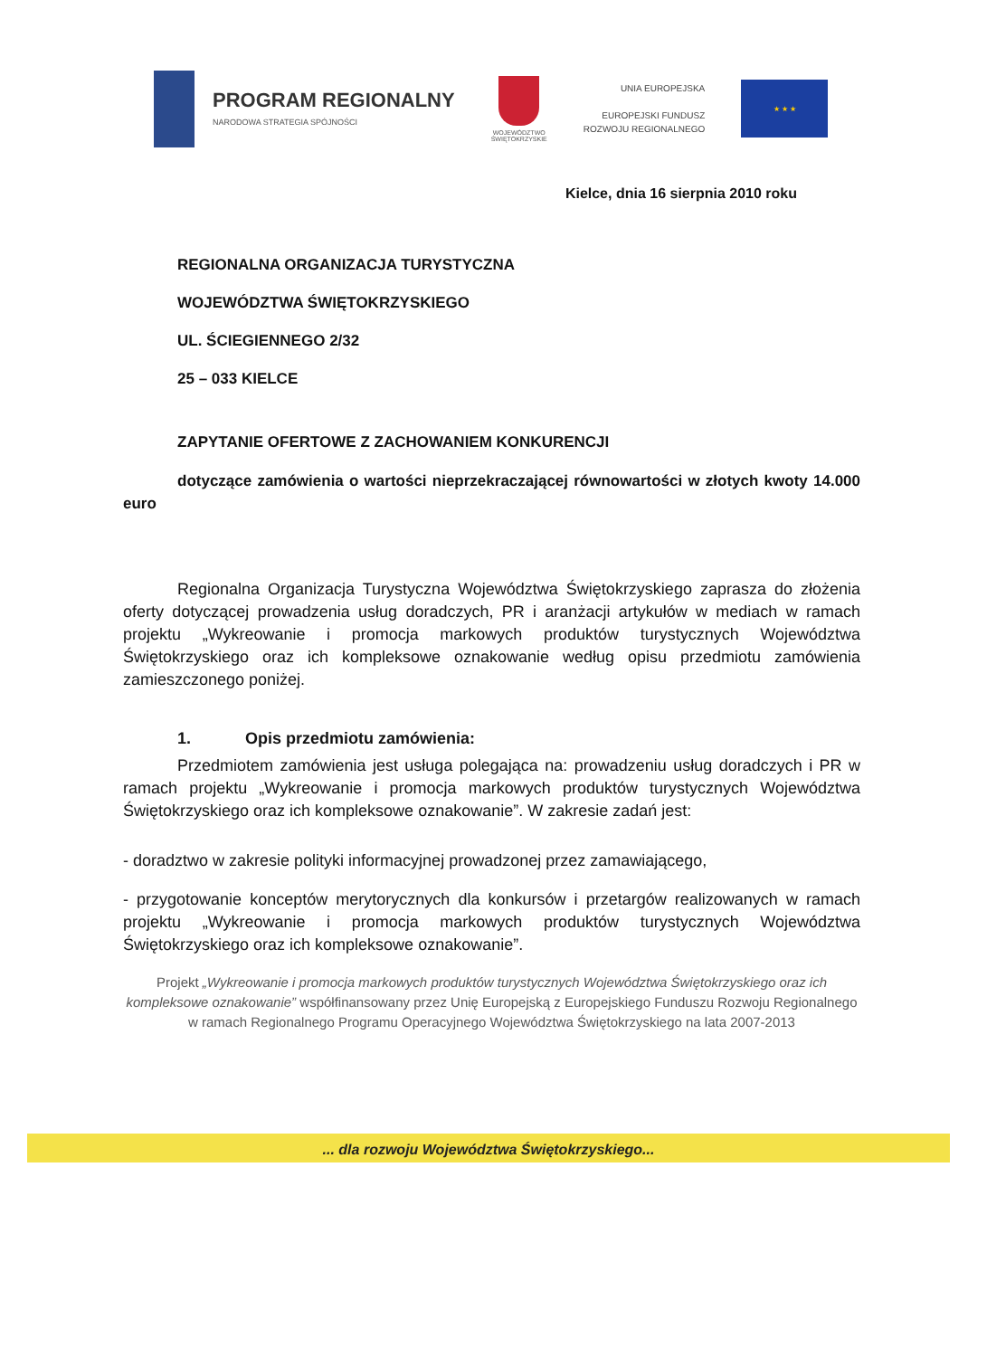PROGRAM REGIONALNY
NARODOWA STRATEGIA SPÓJNOŚCI
WOJEWÓDZTWO
ŚWIĘTOKRZYSKIE
UNIA EUROPEJSKA
EUROPEJSKI FUNDUSZ
ROZWOJU REGIONALNEGO
★ ★ ★
Kielce, dnia 16 sierpnia 2010 roku
REGIONALNA ORGANIZACJA TURYSTYCZNA
WOJEWÓDZTWA ŚWIĘTOKRZYSKIEGO
UL. ŚCIEGIENNEGO 2/32
25 – 033 KIELCE
ZAPYTANIE OFERTOWE Z ZACHOWANIEM KONKURENCJI
dotyczące zamówienia o wartości nieprzekraczającej równowartości w złotych kwoty 14.000 euro
Regionalna Organizacja Turystyczna Województwa Świętokrzyskiego zaprasza do złożenia oferty dotyczącej prowadzenia usług doradczych, PR i aranżacji artykułów w mediach w ramach projektu „Wykreowanie i promocja markowych produktów turystycznych Województwa Świętokrzyskiego oraz ich kompleksowe oznakowanie według opisu przedmiotu zamówienia zamieszczonego poniżej.
1. Opis przedmiotu zamówienia:
Przedmiotem zamówienia jest usługa polegająca na: prowadzeniu usług doradczych i PR w ramach projektu „Wykreowanie i promocja markowych produktów turystycznych Województwa Świętokrzyskiego oraz ich kompleksowe oznakowanie”. W zakresie zadań jest:
- doradztwo w zakresie polityki informacyjnej prowadzonej przez zamawiającego,
- przygotowanie konceptów merytorycznych dla konkursów i przetargów realizowanych w ramach projektu „Wykreowanie i promocja markowych produktów turystycznych Województwa Świętokrzyskiego oraz ich kompleksowe oznakowanie”.
Projekt „Wykreowanie i promocja markowych produktów turystycznych Województwa Świętokrzyskiego oraz ich kompleksowe oznakowanie” współfinansowany przez Unię Europejską z Europejskiego Funduszu Rozwoju Regionalnego w ramach Regionalnego Programu Operacyjnego Województwa Świętokrzyskiego na lata 2007-2013
... dla rozwoju Województwa Świętokrzyskiego...